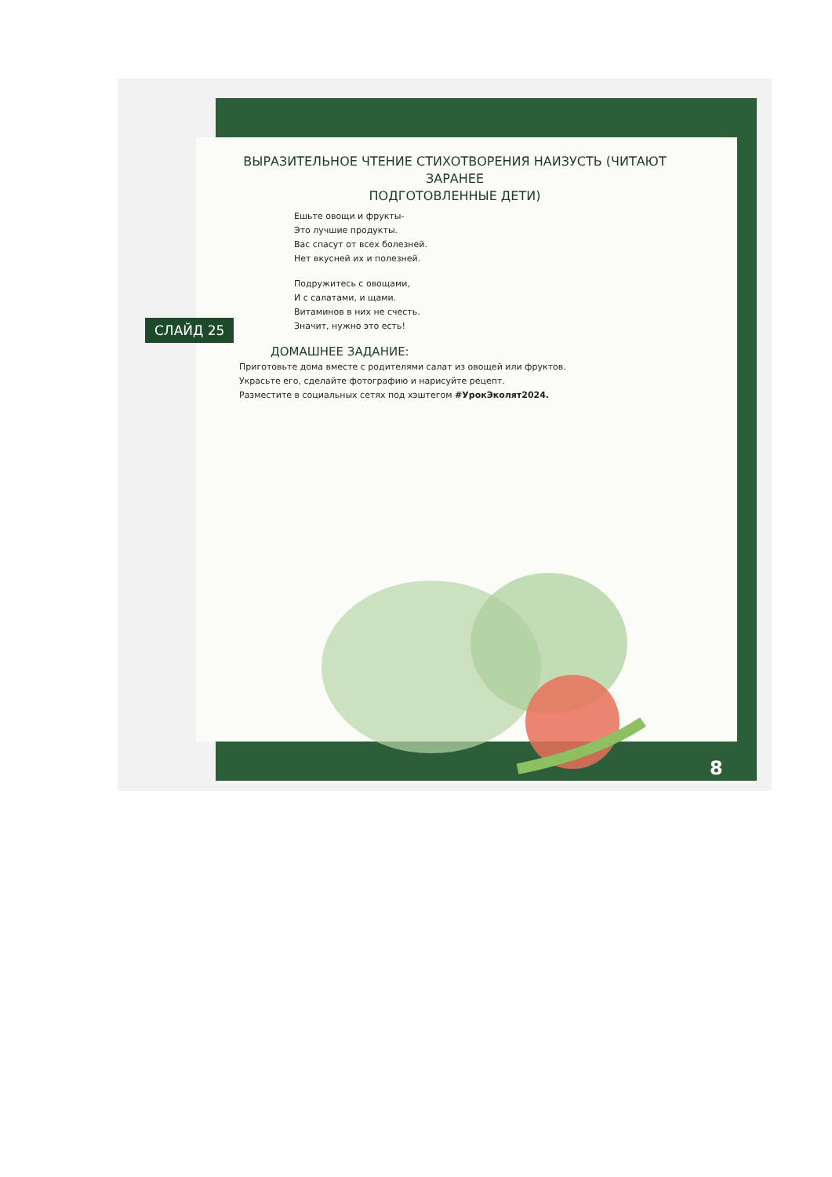СЛАЙД 25
ВЫРАЗИТЕЛЬНОЕ ЧТЕНИЕ СТИХОТВОРЕНИЯ НАИЗУСТЬ (ЧИТАЮТ ЗАРАНЕЕ
ПОДГОТОВЛЕННЫЕ ДЕТИ)
Ешьте овощи и фрукты-
Это лучшие продукты.
Вас спасут от всех болезней.
Нет вкусней их и полезней.
Подружитесь с овощами,
И с салатами, и щами.
Витаминов в них не счесть.
Значит, нужно это есть!
ДОМАШНЕЕ ЗАДАНИЕ:
Приготовьте дома вместе с родителями салат из овощей или фруктов.
Украсьте его, сделайте фотографию и нарисуйте рецепт.
Разместите в социальных сетях под хэштегом #УрокЭколят2024.
8